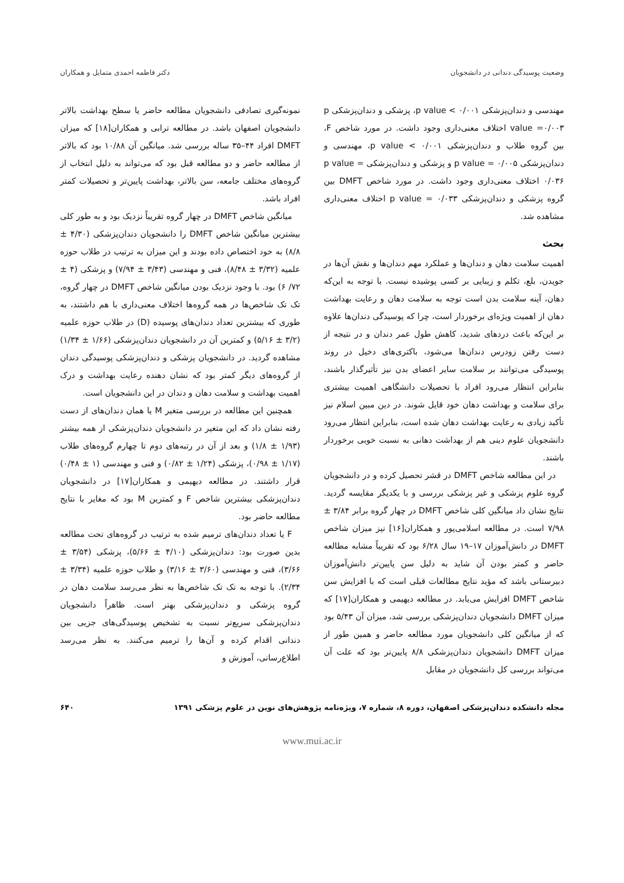وضعیت پوسیدگی دندانی در دانشجویان دکتر فاطمه احمدی متمایل و همکاران
مهندسی و دندان‌پزشکی ۰/۰۰۱ > p value، پزشکی و دندان‌پزشکی p value =۰/۰۰۳ اختلاف معنی‌داری وجود داشت. در مورد شاخص F، بین گروه طلاب و دندان‌پزشکی ۰/۰۰۱ > p value، مهندسی و دندان‌پزشکی p value = ۰/۰۰۵ و پزشکی و دندان‌پزشکی p value = ۰/۰۳۶ اختلاف معنی‌داری وجود داشت. در مورد شاخص DMFT بین گروه پزشکی و دندان‌پزشکی p value = ۰/۰۳۳ اختلاف معنی‌داری مشاهده شد.
بحث
اهمیت سلامت دهان و دندان‌ها و عملکرد مهم دندان‌ها و نقش آن‌ها در جویدن، بلع، تکلم و زیبایی بر کسی پوشیده نیست. با توجه به این‌که دهان، آینه سلامت بدن است توجه به سلامت دهان و رعایت بهداشت دهان از اهمیت ویژه‌ای برخوردار است، چرا که پوسیدگی دندان‌ها علاوه بر این‌که باعث دردهای شدید، کاهش طول عمر دندان و در نتیجه از دست رفتن زودرس دندان‌ها می‌شود، باکتری‌های دخیل در روند پوسیدگی می‌توانند بر سلامت سایر اعضای بدن نیز تأثیرگذار باشند، بنابراین انتظار می‌رود افراد با تحصیلات دانشگاهی اهمیت بیشتری برای سلامت و بهداشت دهان خود قایل شوند. در دین مبین اسلام نیز تأکید زیادی به رعایت بهداشت دهان شده است، بنابراین انتظار می‌رود دانشجویان علوم دینی هم از بهداشت دهانی به نسبت خوبی برخوردار باشند.
در این مطالعه شاخص DMFT در قشر تحصیل کرده و در دانشجویان گروه علوم پزشکی و غیر پزشکی بررسی و با یکدیگر مقایسه گردید. نتایج نشان داد میانگین کلی شاخص DMFT در چهار گروه برابر ۳/۸۴ ± ۷/۹۸ است. در مطالعه اسلامی‌پور و همکاران[۱۶] نیز میزان شاخص DMFT در دانش‌آموزان ۱۷–۱۹ سال ۶/۲۸ بود که تقریباً مشابه مطالعه حاضر و کمتر بودن آن شاید به دلیل سن پایین‌تر دانش‌آموزان دبیرستانی باشد که مؤید نتایج مطالعات قبلی است که با افزایش سن شاخص DMFT افزایش می‌یابد. در مطالعه دیهیمی و همکاران[۱۷] که میزان DMFT دانشجویان دندان‌پزشکی بررسی شد، میزان آن ۵/۴۳ بود که از میانگین کلی دانشجویان مورد مطالعه حاضر و همین طور از میزان DMFT دانشجویان دندان‌پزشکی ۸/۸ پایین‌تر بود که علت آن می‌تواند بررسی کل دانشجویان در مقابل
نمونه‌گیری تصادفی دانشجویان مطالعه حاضر یا سطح بهداشت بالاتر دانشجویان اصفهان باشد. در مطالعه ترابی و همکاران[۱۸] که میزان DMFT افراد ۴۴–۳۵ ساله بررسی شد. میانگین آن ۱۰/۸۸ بود که بالاتر از مطالعه حاضر و دو مطالعه قبل بود که می‌تواند به دلیل انتخاب از گروه‌های مختلف جامعه، سن بالاتر، بهداشت پایین‌تر و تحصیلات کمتر افراد باشد.
میانگین شاخص DMFT در چهار گروه تقریباً نزدیک بود و به طور کلی بیشترین میانگین شاخص DMFT را دانشجویان دندان‌پزشکی (۴/۳۰ ± ۸/۸) به خود اختصاص داده بودند و این میزان به ترتیب در طلاب حوزه علمیه (۳/۳۲ ± ۸/۴۸)، فنی و مهندسی (۳/۴۳ ± ۷/۹۴) و پزشکی (۴ ± ۷۲/ ۶) بود. با وجود نزدیک بودن میانگین شاخص DMFT در چهار گروه، تک تک شاخص‌ها در همه گروه‌ها اختلاف معنی‌داری با هم داشتند، به طوری که بیشترین تعداد دندان‌های پوسیده (D) در طلاب حوزه علمیه (۳/۲ ± ۵/۱۶) و کمترین آن در دانشجویان دندان‌پزشکی (۱/۶۶ ± ۱/۳۴) مشاهده گردید. در دانشجویان پزشکی و دندان‌پزشکی پوسیدگی دندان از گروه‌های دیگر کمتر بود که نشان دهنده رعایت بهداشت و درک اهمیت بهداشت و سلامت دهان و دندان در این دانشجویان است.
همچنین این مطالعه در بررسی متغیر M یا همان دندان‌های از دست رفته نشان داد که این متغیر در دانشجویان دندان‌پزشکی از همه بیشتر (۱/۹۳ ± ۱/۸) و بعد از آن در رتبه‌های دوم تا چهارم گروه‌های طلاب (۱/۱۷ ± ۰/۹۸)، پزشکی (۱/۲۴ ± ۰/۸۲) و فنی و مهندسی (۱ ± ۰/۴۸) قرار داشتند. در مطالعه دیهیمی و همکاران[۱۷] در دانشجویان دندان‌پزشکی بیشترین شاخص F و کمترین M بود که مغایر با نتایج مطالعه حاضر بود.
F یا تعداد دندان‌های ترمیم شده به ترتیب در گروه‌های تحت مطالعه بدین صورت بود: دندان‌پزشکی (۴/۱۰ ± ۵/۶۶)، پزشکی (۳/۵۴ ± ۳/۶۶)، فنی و مهندسی (۳/۶۰ ± ۳/۱۶) و طلاب حوزه علمیه (۳/۳۴ ± ۲/۳۴). با توجه به تک تک شاخص‌ها به نظر می‌رسد سلامت دهان در گروه پزشکی و دندان‌پزشکی بهتر است. ظاهراً دانشجویان دندان‌پزشکی سریع‌تر نسبت به تشخیص پوسیدگی‌های جزیی بین دندانی اقدام کرده و آن‌ها را ترمیم می‌کنند. به نظر می‌رسد اطلاع‌رسانی، آموزش و
مجله دانشکده دندان‌پزشکی اصفهان، دوره ۸، شماره ۷، ویژه‌نامه پژوهش‌های نوین در علوم پزشکی ۱۳۹۱ ۶۴۰
www.mui.ac.ir